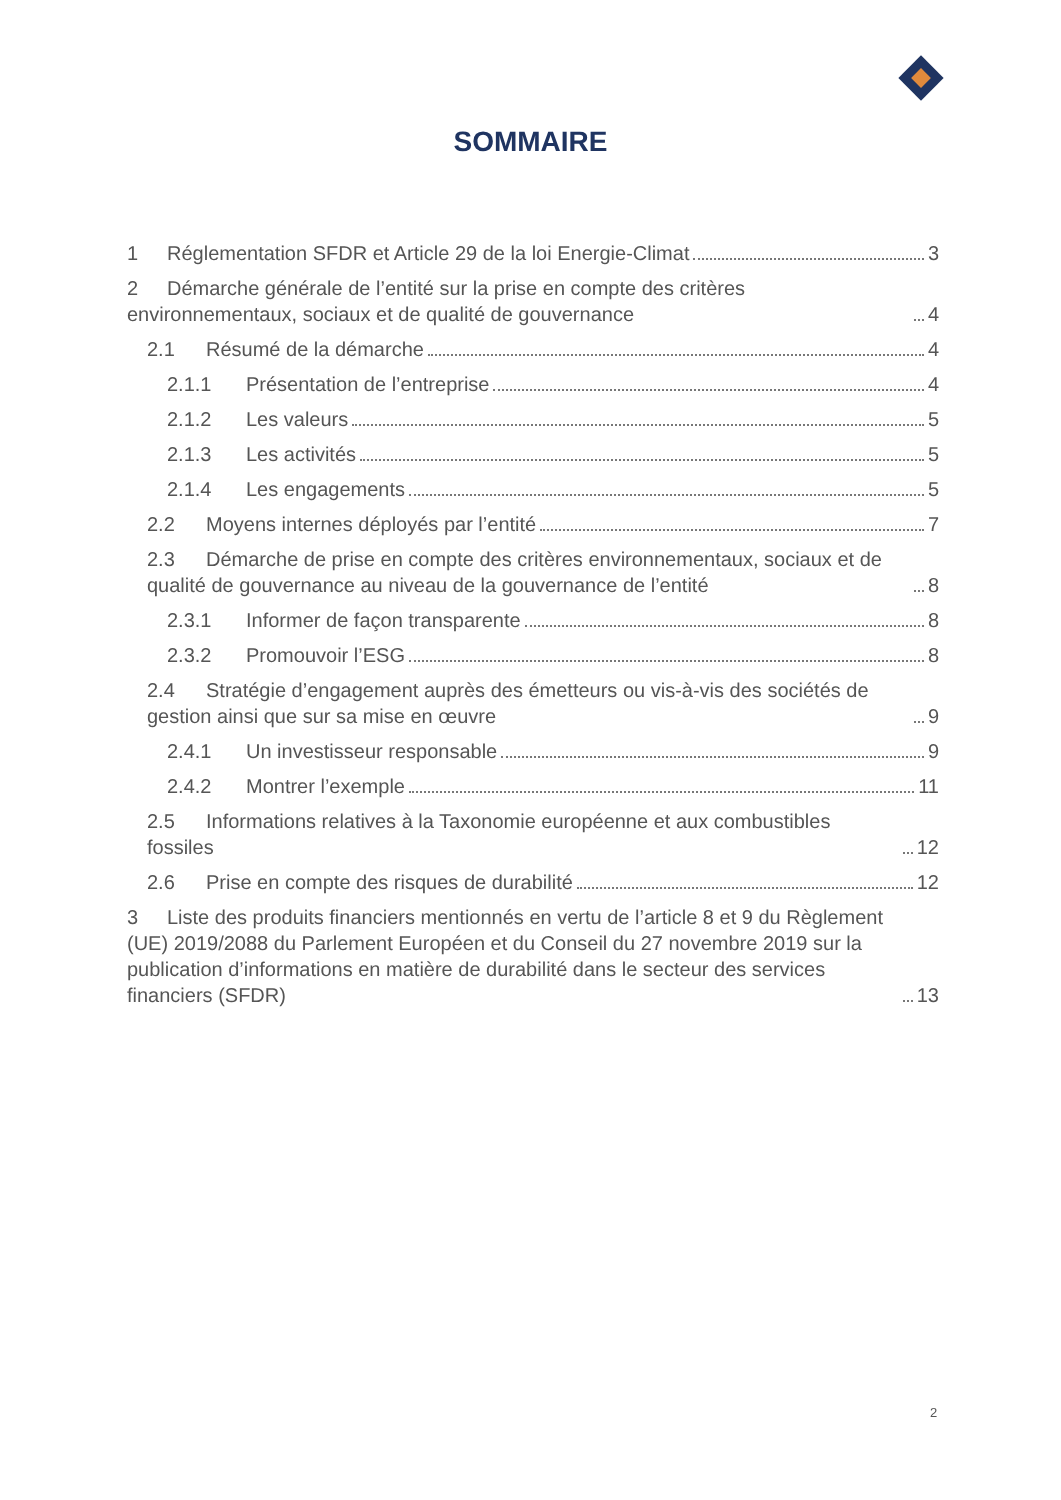SOMMAIRE
1 Réglementation SFDR et Article 29 de la loi Energie-Climat 3
2 Démarche générale de l’entité sur la prise en compte des critères environnementaux, sociaux et de qualité de gouvernance 4
2.1 Résumé de la démarche 4
2.1.1 Présentation de l’entreprise 4
2.1.2 Les valeurs 5
2.1.3 Les activités 5
2.1.4 Les engagements 5
2.2 Moyens internes déployés par l’entité 7
2.3 Démarche de prise en compte des critères environnementaux, sociaux et de qualité de gouvernance au niveau de la gouvernance de l’entité 8
2.3.1 Informer de façon transparente 8
2.3.2 Promouvoir l’ESG 8
2.4 Stratégie d’engagement auprès des émetteurs ou vis-à-vis des sociétés de gestion ainsi que sur sa mise en œuvre 9
2.4.1 Un investisseur responsable 9
2.4.2 Montrer l’exemple 11
2.5 Informations relatives à la Taxonomie européenne et aux combustibles fossiles 12
2.6 Prise en compte des risques de durabilité 12
3 Liste des produits financiers mentionnés en vertu de l’article 8 et 9 du Règlement (UE) 2019/2088 du Parlement Européen et du Conseil du 27 novembre 2019 sur la publication d’informations en matière de durabilité dans le secteur des services financiers (SFDR) 13
2